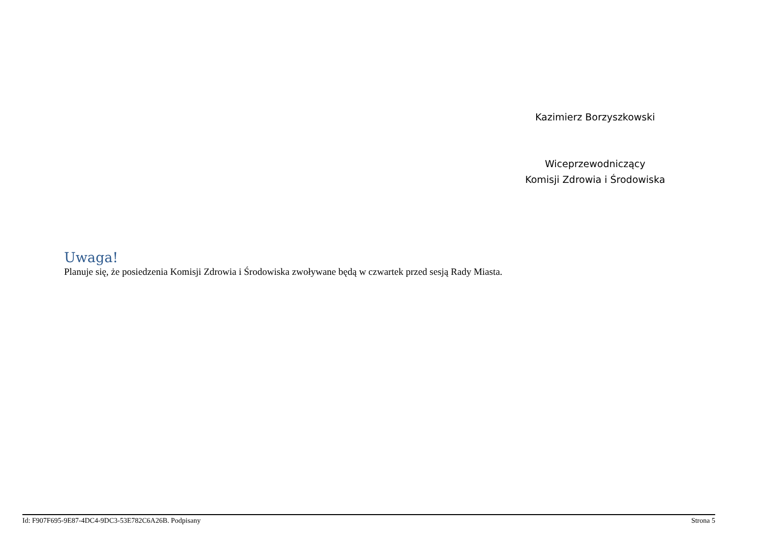Kazimierz Borzyszkowski
Wiceprzewodniczący
Komisji Zdrowia i Środowiska
Uwaga!
Planuje się, że posiedzenia Komisji Zdrowia i Środowiska zwoływane będą w czwartek przed sesją Rady Miasta.
Id: F907F695-9E87-4DC4-9DC3-53E782C6A26B. Podpisany Strona 5